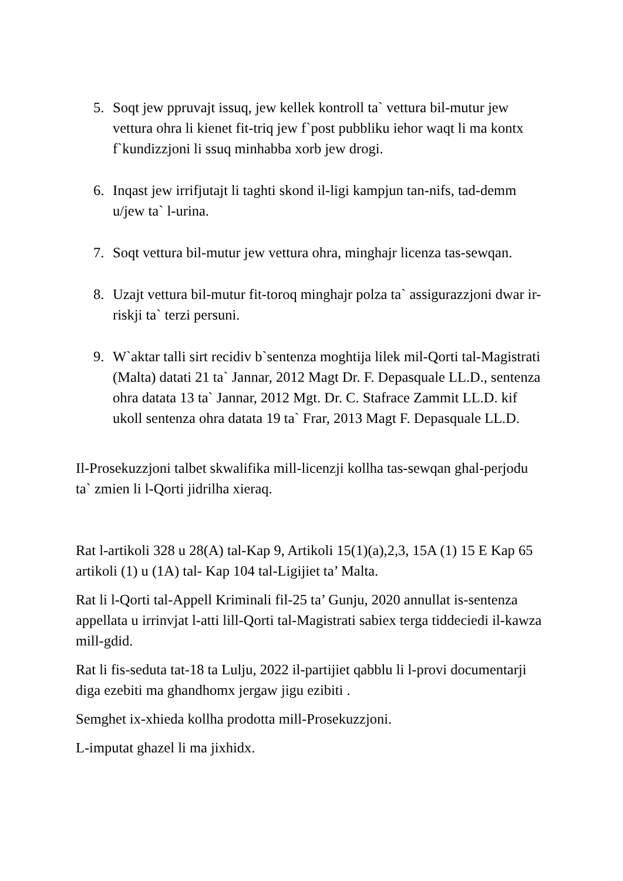5. Soqt jew ppruvajt issuq, jew kellek kontroll ta` vettura bil-mutur jew vettura ohra li kienet fit-triq jew f`post pubbliku iehor waqt li ma kontx f`kundizzjoni li ssuq minhabba xorb jew drogi.
6. Inqast jew irrifjutajt li taghti skond il-ligi kampjun tan-nifs, tad-demm u/jew ta` l-urina.
7. Soqt vettura bil-mutur jew vettura ohra, minghajr licenza tas-sewqan.
8. Uzajt vettura bil-mutur fit-toroq minghajr polza ta` assigurazzjoni dwar ir-riskji ta` terzi persuni.
9. W`aktar talli sirt recidiv b`sentenza moghtija lilek mil-Qorti tal-Magistrati (Malta) datati 21 ta` Jannar, 2012 Magt Dr. F. Depasquale LL.D., sentenza ohra datata 13 ta` Jannar, 2012 Mgt. Dr. C. Stafrace Zammit LL.D. kif ukoll sentenza ohra datata 19 ta` Frar, 2013 Magt F. Depasquale LL.D.
Il-Prosekuzzjoni talbet skwalifika mill-licenzji kollha tas-sewqan ghal-perjodu ta` zmien li l-Qorti jidrilha xieraq.
Rat l-artikoli 328 u 28(A) tal-Kap 9, Artikoli 15(1)(a),2,3, 15A (1) 15 E Kap 65 artikoli (1) u (1A) tal- Kap 104 tal-Ligijiet ta’ Malta.
Rat li l-Qorti tal-Appell Kriminali fil-25 ta’ Gunju, 2020 annullat is-sentenza appellata u irrinvjat l-atti lill-Qorti tal-Magistrati sabiex terga tiddeciedi il-kawza mill-gdid.
Rat li fis-seduta tat-18 ta Lulju, 2022 il-partijiet qabblu li l-provi documentarji diga ezebiti ma ghandhomx jergaw jigu ezibiti .
Semghet ix-xhieda kollha prodotta mill-Prosekuzzjoni.
L-imputat ghazel li ma jixhidx.